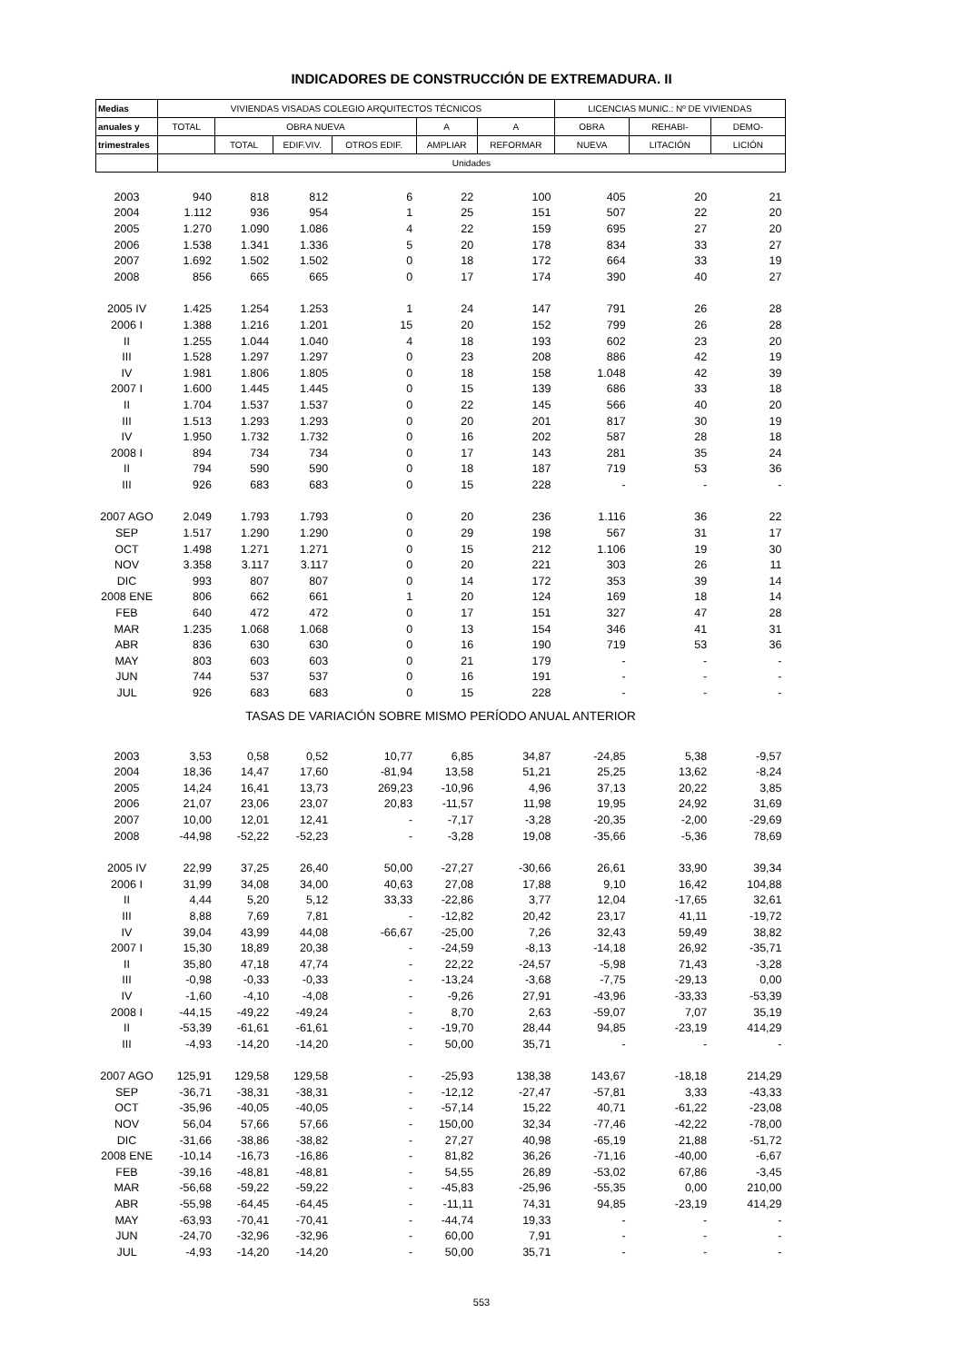INDICADORES DE CONSTRUCCIÓN DE EXTREMADURA. II
| Medias | VIVIENDAS VISADAS COLEGIO ARQUITECTOS TÉCNICOS | | | | | | LICENCIAS MUNIC.: Nº DE VIVIENDAS | | |
| --- | --- | --- | --- | --- | --- | --- | --- | --- | --- |
| anuales y | TOTAL | OBRA NUEVA | | | A | A | OBRA | REHABI- | DEMO- |
| trimestrales | | TOTAL | EDIF.VIV. | OTROS EDIF. | AMPLIAR | REFORMAR | NUEVA | LITACIÓN | LICIÓN |
| | Unidades | | | | | | | | |
| 2003 | 940 | 818 | 812 | 6 | 22 | 100 | 405 | 20 | 21 |
| 2004 | 1.112 | 936 | 954 | 1 | 25 | 151 | 507 | 22 | 20 |
| 2005 | 1.270 | 1.090 | 1.086 | 4 | 22 | 159 | 695 | 27 | 20 |
| 2006 | 1.538 | 1.341 | 1.336 | 5 | 20 | 178 | 834 | 33 | 27 |
| 2007 | 1.692 | 1.502 | 1.502 | 0 | 18 | 172 | 664 | 33 | 19 |
| 2008 | 856 | 665 | 665 | 0 | 17 | 174 | 390 | 40 | 27 |
| 2005 IV | 1.425 | 1.254 | 1.253 | 1 | 24 | 147 | 791 | 26 | 28 |
| 2006 I | 1.388 | 1.216 | 1.201 | 15 | 20 | 152 | 799 | 26 | 28 |
| II | 1.255 | 1.044 | 1.040 | 4 | 18 | 193 | 602 | 23 | 20 |
| III | 1.528 | 1.297 | 1.297 | 0 | 23 | 208 | 886 | 42 | 19 |
| IV | 1.981 | 1.806 | 1.805 | 0 | 18 | 158 | 1.048 | 42 | 39 |
| 2007 I | 1.600 | 1.445 | 1.445 | 0 | 15 | 139 | 686 | 33 | 18 |
| II | 1.704 | 1.537 | 1.537 | 0 | 22 | 145 | 566 | 40 | 20 |
| III | 1.513 | 1.293 | 1.293 | 0 | 20 | 201 | 817 | 30 | 19 |
| IV | 1.950 | 1.732 | 1.732 | 0 | 16 | 202 | 587 | 28 | 18 |
| 2008 I | 894 | 734 | 734 | 0 | 17 | 143 | 281 | 35 | 24 |
| II | 794 | 590 | 590 | 0 | 18 | 187 | 719 | 53 | 36 |
| III | 926 | 683 | 683 | 0 | 15 | 228 | - | - | - |
| 2007 AGO | 2.049 | 1.793 | 1.793 | 0 | 20 | 236 | 1.116 | 36 | 22 |
| SEP | 1.517 | 1.290 | 1.290 | 0 | 29 | 198 | 567 | 31 | 17 |
| OCT | 1.498 | 1.271 | 1.271 | 0 | 15 | 212 | 1.106 | 19 | 30 |
| NOV | 3.358 | 3.117 | 3.117 | 0 | 20 | 221 | 303 | 26 | 11 |
| DIC | 993 | 807 | 807 | 0 | 14 | 172 | 353 | 39 | 14 |
| 2008 ENE | 806 | 662 | 661 | 1 | 20 | 124 | 169 | 18 | 14 |
| FEB | 640 | 472 | 472 | 0 | 17 | 151 | 327 | 47 | 28 |
| MAR | 1.235 | 1.068 | 1.068 | 0 | 13 | 154 | 346 | 41 | 31 |
| ABR | 836 | 630 | 630 | 0 | 16 | 190 | 719 | 53 | 36 |
| MAY | 803 | 603 | 603 | 0 | 21 | 179 | - | - | - |
| JUN | 744 | 537 | 537 | 0 | 16 | 191 | - | - | - |
| JUL | 926 | 683 | 683 | 0 | 15 | 228 | - | - | - |
| TASAS DE VARIACIÓN SOBRE MISMO PERÍODO ANUAL ANTERIOR | | | | | | | | | |
| 2003 | 3,53 | 0,58 | 0,52 | 10,77 | 6,85 | 34,87 | -24,85 | 5,38 | -9,57 |
| 2004 | 18,36 | 14,47 | 17,60 | -81,94 | 13,58 | 51,21 | 25,25 | 13,62 | -8,24 |
| 2005 | 14,24 | 16,41 | 13,73 | 269,23 | -10,96 | 4,96 | 37,13 | 20,22 | 3,85 |
| 2006 | 21,07 | 23,06 | 23,07 | 20,83 | -11,57 | 11,98 | 19,95 | 24,92 | 31,69 |
| 2007 | 10,00 | 12,01 | 12,41 | - | -7,17 | -3,28 | -20,35 | -2,00 | -29,69 |
| 2008 | -44,98 | -52,22 | -52,23 | - | -3,28 | 19,08 | -35,66 | -5,36 | 78,69 |
| 2005 IV | 22,99 | 37,25 | 26,40 | 50,00 | -27,27 | -30,66 | 26,61 | 33,90 | 39,34 |
| 2006 I | 31,99 | 34,08 | 34,00 | 40,63 | 27,08 | 17,88 | 9,10 | 16,42 | 104,88 |
| II | 4,44 | 5,20 | 5,12 | 33,33 | -22,86 | 3,77 | 12,04 | -17,65 | 32,61 |
| III | 8,88 | 7,69 | 7,81 | - | -12,82 | 20,42 | 23,17 | 41,11 | -19,72 |
| IV | 39,04 | 43,99 | 44,08 | -66,67 | -25,00 | 7,26 | 32,43 | 59,49 | 38,82 |
| 2007 I | 15,30 | 18,89 | 20,38 | - | -24,59 | -8,13 | -14,18 | 26,92 | -35,71 |
| II | 35,80 | 47,18 | 47,74 | - | 22,22 | -24,57 | -5,98 | 71,43 | -3,28 |
| III | -0,98 | -0,33 | -0,33 | - | -13,24 | -3,68 | -7,75 | -29,13 | 0,00 |
| IV | -1,60 | -4,10 | -4,08 | - | -9,26 | 27,91 | -43,96 | -33,33 | -53,39 |
| 2008 I | -44,15 | -49,22 | -49,24 | - | 8,70 | 2,63 | -59,07 | 7,07 | 35,19 |
| II | -53,39 | -61,61 | -61,61 | - | -19,70 | 28,44 | 94,85 | -23,19 | 414,29 |
| III | -4,93 | -14,20 | -14,20 | - | 50,00 | 35,71 | - | - | - |
| 2007 AGO | 125,91 | 129,58 | 129,58 | - | -25,93 | 138,38 | 143,67 | -18,18 | 214,29 |
| SEP | -36,71 | -38,31 | -38,31 | - | -12,12 | -27,47 | -57,81 | 3,33 | -43,33 |
| OCT | -35,96 | -40,05 | -40,05 | - | -57,14 | 15,22 | 40,71 | -61,22 | -23,08 |
| NOV | 56,04 | 57,66 | 57,66 | - | 150,00 | 32,34 | -77,46 | -42,22 | -78,00 |
| DIC | -31,66 | -38,86 | -38,82 | - | 27,27 | 40,98 | -65,19 | 21,88 | -51,72 |
| 2008 ENE | -10,14 | -16,73 | -16,86 | - | 81,82 | 36,26 | -71,16 | -40,00 | -6,67 |
| FEB | -39,16 | -48,81 | -48,81 | - | 54,55 | 26,89 | -53,02 | 67,86 | -3,45 |
| MAR | -56,68 | -59,22 | -59,22 | - | -45,83 | -25,96 | -55,35 | 0,00 | 210,00 |
| ABR | -55,98 | -64,45 | -64,45 | - | -11,11 | 74,31 | 94,85 | -23,19 | 414,29 |
| MAY | -63,93 | -70,41 | -70,41 | - | -44,74 | 19,33 | - | - | - |
| JUN | -24,70 | -32,96 | -32,96 | - | 60,00 | 7,91 | - | - | - |
| JUL | -4,93 | -14,20 | -14,20 | - | 50,00 | 35,71 | - | - | - |
553